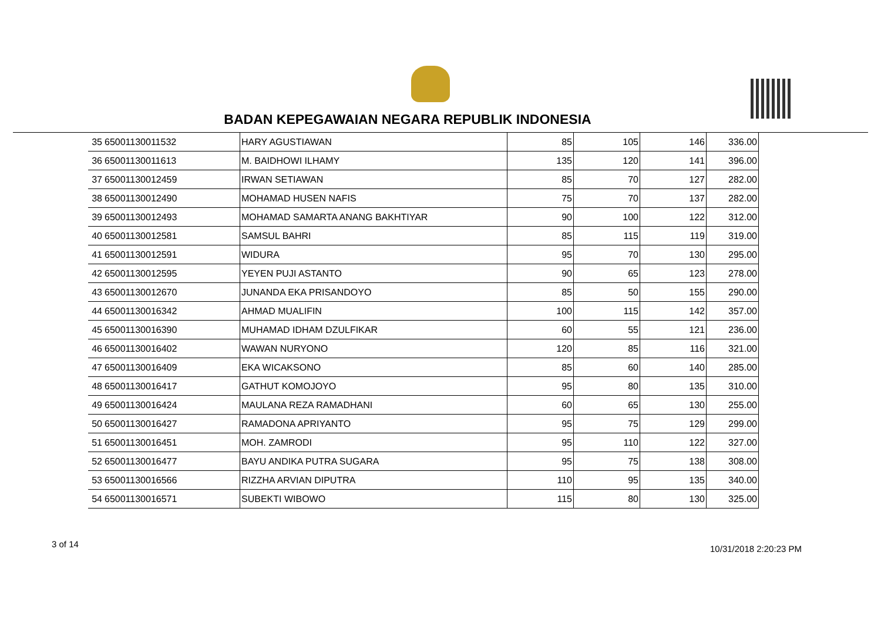BADAN KEPEGAWAIAN NEGARA REPUBLIK INDONESIA
| 35 | 65001130011532 | HARY AGUSTIAWAN | 85 | 105 | 146 | 336.00 |
| 36 | 65001130011613 | M. BAIDHOWI ILHAMY | 135 | 120 | 141 | 396.00 |
| 37 | 65001130012459 | IRWAN SETIAWAN | 85 | 70 | 127 | 282.00 |
| 38 | 65001130012490 | MOHAMAD HUSEN NAFIS | 75 | 70 | 137 | 282.00 |
| 39 | 65001130012493 | MOHAMAD SAMARTA ANANG BAKHTIYAR | 90 | 100 | 122 | 312.00 |
| 40 | 65001130012581 | SAMSUL BAHRI | 85 | 115 | 119 | 319.00 |
| 41 | 65001130012591 | WIDURA | 95 | 70 | 130 | 295.00 |
| 42 | 65001130012595 | YEYEN PUJI ASTANTO | 90 | 65 | 123 | 278.00 |
| 43 | 65001130012670 | JUNANDA EKA PRISANDOYO | 85 | 50 | 155 | 290.00 |
| 44 | 65001130016342 | AHMAD MUALIFIN | 100 | 115 | 142 | 357.00 |
| 45 | 65001130016390 | MUHAMAD IDHAM DZULFIKAR | 60 | 55 | 121 | 236.00 |
| 46 | 65001130016402 | WAWAN NURYONO | 120 | 85 | 116 | 321.00 |
| 47 | 65001130016409 | EKA WICAKSONO | 85 | 60 | 140 | 285.00 |
| 48 | 65001130016417 | GATHUT KOMOJOYO | 95 | 80 | 135 | 310.00 |
| 49 | 65001130016424 | MAULANA REZA RAMADHANI | 60 | 65 | 130 | 255.00 |
| 50 | 65001130016427 | RAMADONA APRIYANTO | 95 | 75 | 129 | 299.00 |
| 51 | 65001130016451 | MOH. ZAMRODI | 95 | 110 | 122 | 327.00 |
| 52 | 65001130016477 | BAYU ANDIKA PUTRA SUGARA | 95 | 75 | 138 | 308.00 |
| 53 | 65001130016566 | RIZZHA ARVIAN DIPUTRA | 110 | 95 | 135 | 340.00 |
| 54 | 65001130016571 | SUBEKTI WIBOWO | 115 | 80 | 130 | 325.00 |
3 of 14 10/31/2018 2:20:23 PM